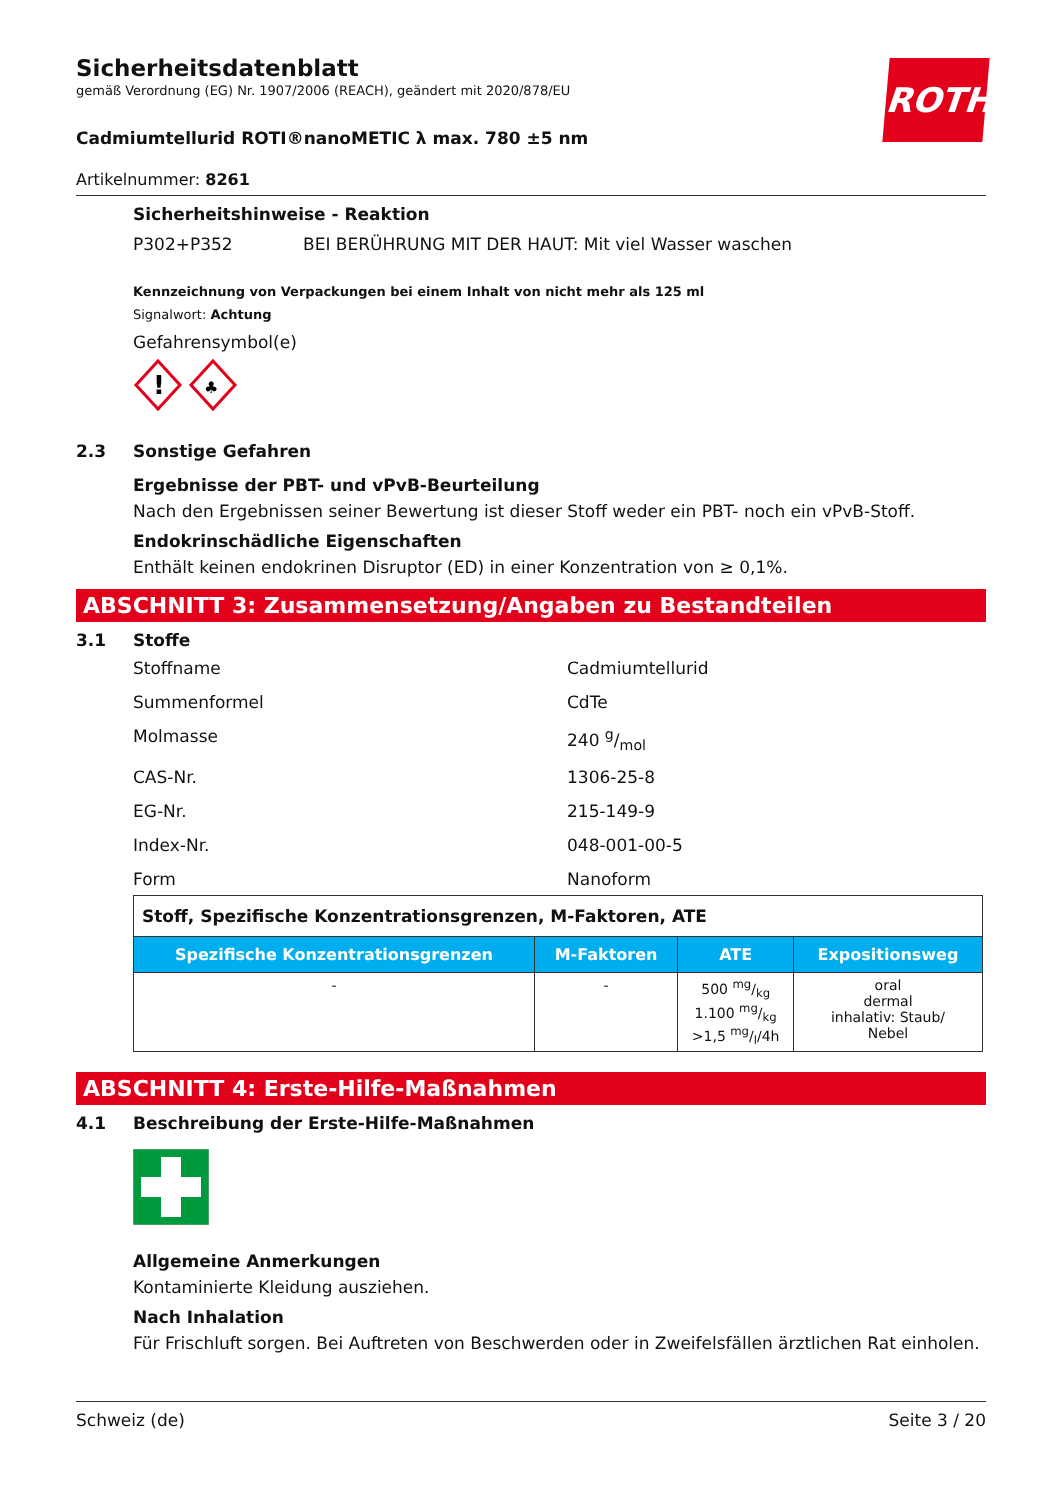ROTH
Sicherheitsdatenblatt
gemäß Verordnung (EG) Nr. 1907/2006 (REACH), geändert mit 2020/878/EU
Cadmiumtellurid ROTI®nanoMETIC λ max. 780 ±5 nm
Artikelnummer: 8261
Sicherheitshinweise - Reaktion
P302+P352 BEI BERÜHRUNG MIT DER HAUT: Mit viel Wasser waschen
Kennzeichnung von Verpackungen bei einem Inhalt von nicht mehr als 125 ml
Signalwort: Achtung
Gefahrensymbol(e)
!
♣
2.3 Sonstige Gefahren
Ergebnisse der PBT- und vPvB-Beurteilung
Nach den Ergebnissen seiner Bewertung ist dieser Stoff weder ein PBT- noch ein vPvB-Stoff.
Endokrinschädliche Eigenschaften
Enthält keinen endokrinen Disruptor (ED) in einer Konzentration von ≥ 0,1%.
ABSCHNITT 3: Zusammensetzung/Angaben zu Bestandteilen
3.1 Stoffe
Stoffname Cadmiumtellurid
Summenformel CdTe
Molmasse 240 g/mol
CAS-Nr. 1306-25-8
EG-Nr. 215-149-9
Index-Nr. 048-001-00-5
Form Nanoform
| Stoff, Spezifische Konzentrationsgrenzen, M-Faktoren, ATE | | | |
| Spezifische Konzentrationsgrenzen | M-Faktoren | ATE | Expositionsweg |
| - | - | 500 mg/kg 1.100 mg/kg >1,5 mg/l/4h | oral dermal inhalativ: Staub/ Nebel |
ABSCHNITT 4: Erste-Hilfe-Maßnahmen
4.1 Beschreibung der Erste-Hilfe-Maßnahmen
Allgemeine Anmerkungen
Kontaminierte Kleidung ausziehen.
Nach Inhalation
Für Frischluft sorgen. Bei Auftreten von Beschwerden oder in Zweifelsfällen ärztlichen Rat einholen.
Schweiz (de) Seite 3 / 20